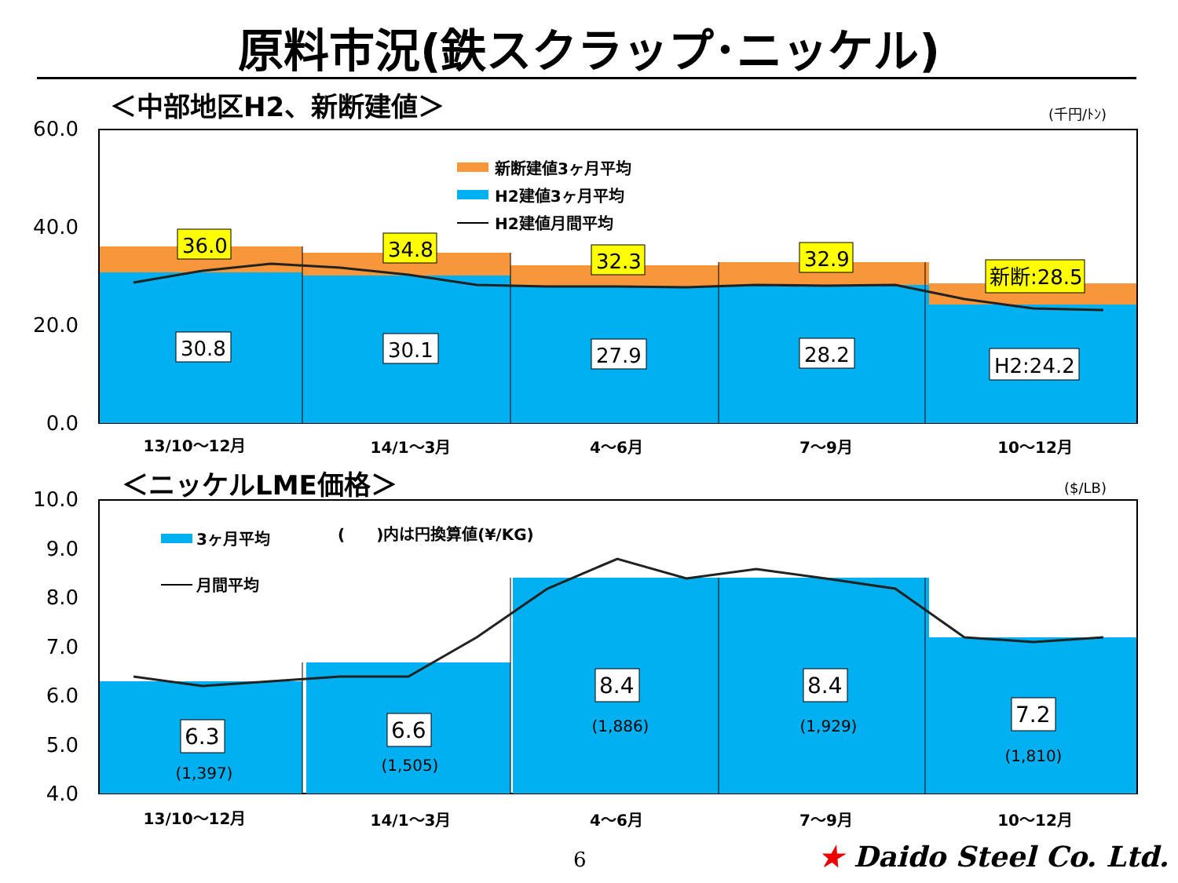原料市況(鉄スクラップ･ニッケル)
＜中部地区H2、新断建値＞
(千円/ﾄﾝ)
60.0
40.0
20.0
0.0
新断建値3ヶ月平均
H2建値3ヶ月平均
H2建値月間平均
36.0
34.8
32.3
32.9
新断:28.5
30.8
30.1
27.9
28.2
H2:24.2
13/10～12月
14/1～3月
4～6月
7～9月
10～12月
＜ニッケルLME価格＞
($/LB)
10.0
9.0
8.0
7.0
6.0
5.0
4.0
3ヶ月平均
月間平均
(　　)内は円換算値(¥/KG)
6.3
6.6
8.4
8.4
7.2
(1,397)
(1,505)
(1,886)
(1,929)
(1,810)
13/10～12月
14/1～3月
4～6月
7～9月
10～12月
6 ★ Daido Steel Co. Ltd.